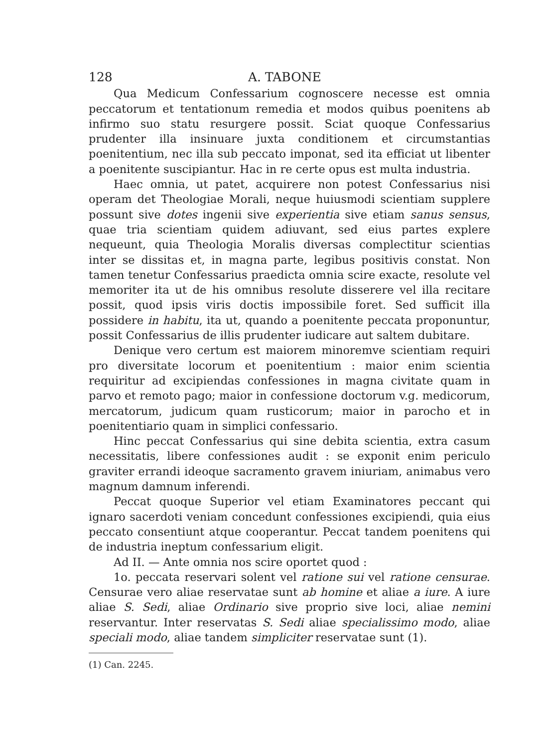128 A. TABONE
Qua Medicum Confessarium cognoscere necesse est omnia peccatorum et tentationum remedia et modos quibus poenitens ab infirmo suo statu resurgere possit. Sciat quoque Confessarius prudenter illa insinuare juxta conditionem et circumstantias poenitentium, nec illa sub peccato imponat, sed ita efficiat ut libenter a poenitente suscipiantur. Hac in re certe opus est multa industria.
Haec omnia, ut patet, acquirere non potest Confessarius nisi operam det Theologiae Morali, neque huiusmodi scientiam supplere possunt sive dotes ingenii sive experientia sive etiam sanus sensus, quae tria scientiam quidem adiuvant, sed eius partes explere nequeunt, quia Theologia Moralis diversas complectitur scientias inter se dissitas et, in magna parte, legibus positivis constat. Non tamen tenetur Confessarius praedicta omnia scire exacte, resolute vel memoriter ita ut de his omnibus resolute disserere vel illa recitare possit, quod ipsis viris doctis impossibile foret. Sed sufficit illa possidere in habitu, ita ut, quando a poenitente peccata proponuntur, possit Confessarius de illis prudenter iudicare aut saltem dubitare.
Denique vero certum est maiorem minoremve scientiam requiri pro diversitate locorum et poenitentium : maior enim scientia requiritur ad excipiendas confessiones in magna civitate quam in parvo et remoto pago; maior in confessione doctorum v.g. medicorum, mercatorum, judicum quam rusticorum; maior in parocho et in poenitentiario quam in simplici confessario.
Hinc peccat Confessarius qui sine debita scientia, extra casum necessitatis, libere confessiones audit : se exponit enim periculo graviter errandi ideoque sacramento gravem iniuriam, animabus vero magnum damnum inferendi.
Peccat quoque Superior vel etiam Examinatores peccant qui ignaro sacerdoti veniam concedunt confessiones excipiendi, quia eius peccato consentiunt atque cooperantur. Peccat tandem poenitens qui de industria ineptum confessarium eligit.
Ad II. — Ante omnia nos scire oportet quod :
1o. peccata reservari solent vel ratione sui vel ratione censurae. Censurae vero aliae reservatae sunt ab homine et aliae a iure. A iure aliae S. Sedi, aliae Ordinario sive proprio sive loci, aliae nemini reservantur. Inter reservatas S. Sedi aliae specialissimo modo, aliae speciali modo, aliae tandem simpliciter reservatae sunt (1).
(1) Can. 2245.